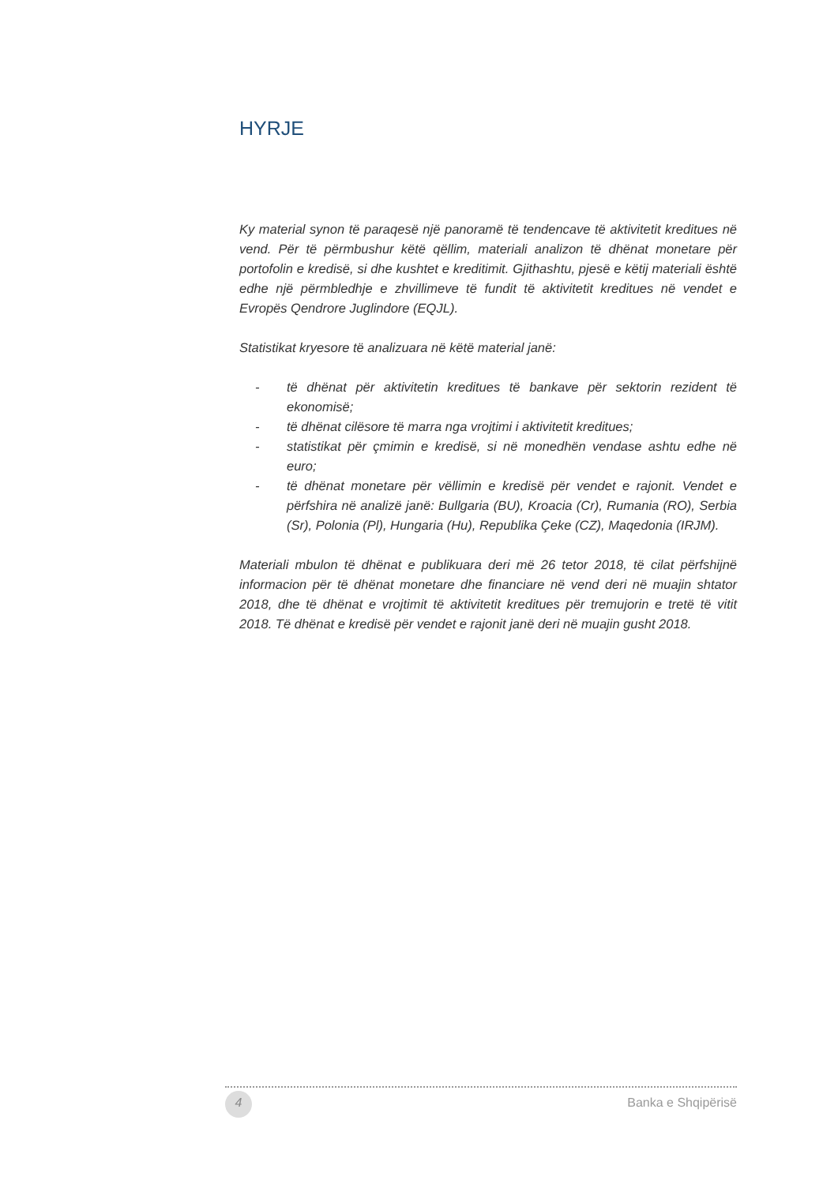HYRJE
Ky material synon të paraqesë një panoramë të tendencave të aktivitetit kreditues në vend. Për të përmbushur këtë qëllim, materiali analizon të dhënat monetare për portofolin e kredisë, si dhe kushtet e kreditimit. Gjithashtu, pjesë e këtij materiali është edhe një përmbledhje e zhvillimeve të fundit të aktivitetit kreditues në vendet e Evropës Qendrore Juglindore (EQJL).
Statistikat kryesore të analizuara në këtë material janë:
- të dhënat për aktivitetin kreditues të bankave për sektorin rezident të ekonomisë;
- të dhënat cilësore të marra nga vrojtimi i aktivitetit kreditues;
- statistikat për çmimin e kredisë, si në monedhën vendase ashtu edhe në euro;
- të dhënat monetare për vëllimin e kredisë për vendet e rajonit. Vendet e përfshira në analizë janë: Bullgaria (BU), Kroacia (Cr), Rumania (RO), Serbia (Sr), Polonia (Pl), Hungaria (Hu), Republika Çeke (CZ), Maqedonia (IRJM).
Materiali mbulon të dhënat e publikuara deri më 26 tetor 2018, të cilat përfshijnë informacion për të dhënat monetare dhe financiare në vend deri në muajin shtator 2018, dhe të dhënat e vrojtimit të aktivitetit kreditues për tremujorin e tretë të vitit 2018. Të dhënat e kredisë për vendet e rajonit janë deri në muajin gusht 2018.
4 Banka e Shqipërisë